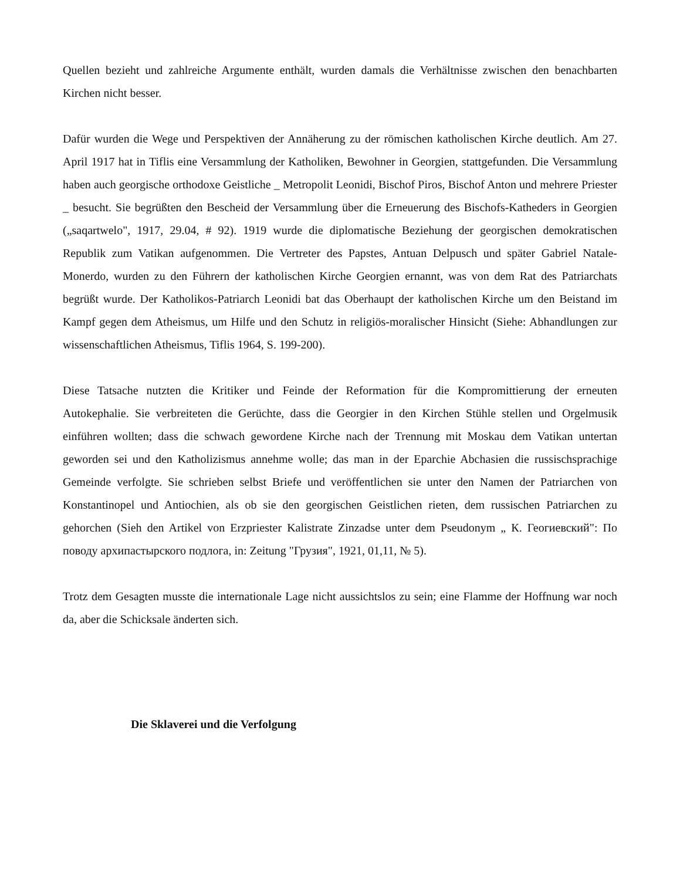Quellen bezieht und zahlreiche Argumente enthält, wurden damals die Verhältnisse zwischen den benachbarten Kirchen nicht besser.
Dafür wurden die Wege und Perspektiven der Annäherung zu der römischen katholischen Kirche deutlich. Am 27. April 1917 hat in Tiflis eine Versammlung der Katholiken, Bewohner in Georgien, stattgefunden. Die Versammlung haben auch georgische orthodoxe Geistliche _ Metropolit Leonidi, Bischof Piros, Bischof Anton und mehrere Priester _ besucht. Sie begrüßten den Bescheid der Versammlung über die Erneuerung des Bischofs-Katheders in Georgien („saqartwelo", 1917, 29.04, # 92). 1919 wurde die diplomatische Beziehung der georgischen demokratischen Republik zum Vatikan aufgenommen. Die Vertreter des Papstes, Antuan Delpusch und später Gabriel Natale-Monerdo, wurden zu den Führern der katholischen Kirche Georgien ernannt, was von dem Rat des Patriarchats begrüßt wurde. Der Katholikos-Patriarch Leonidi bat das Oberhaupt der katholischen Kirche um den Beistand im Kampf gegen dem Atheismus, um Hilfe und den Schutz in religiös-moralischer Hinsicht (Siehe: Abhandlungen zur wissenschaftlichen Atheismus, Tiflis 1964, S. 199-200).
Diese Tatsache nutzten die Kritiker und Feinde der Reformation für die Kompromittierung der erneuten Autokephalie. Sie verbreiteten die Gerüchte, dass die Georgier in den Kirchen Stühle stellen und Orgelmusik einführen wollten; dass die schwach gewordene Kirche nach der Trennung mit Moskau dem Vatikan untertan geworden sei und den Katholizismus annehme wolle; das man in der Eparchie Abchasien die russischsprachige Gemeinde verfolgte. Sie schrieben selbst Briefe und veröffentlichen sie unter den Namen der Patriarchen von Konstantinopel und Antiochien, als ob sie den georgischen Geistlichen rieten, dem russischen Patriarchen zu gehorchen (Sieh den Artikel von Erzpriester Kalistrate Zinzadse unter dem Pseudonym „ К. Геогиевский": По поводу архипастырского подлога, in: Zeitung "Грузия", 1921, 01,11, № 5).
Trotz dem Gesagten musste die internationale Lage nicht aussichtslos zu sein; eine Flamme der Hoffnung war noch da, aber die Schicksale änderten sich.
Die Sklaverei und die Verfolgung